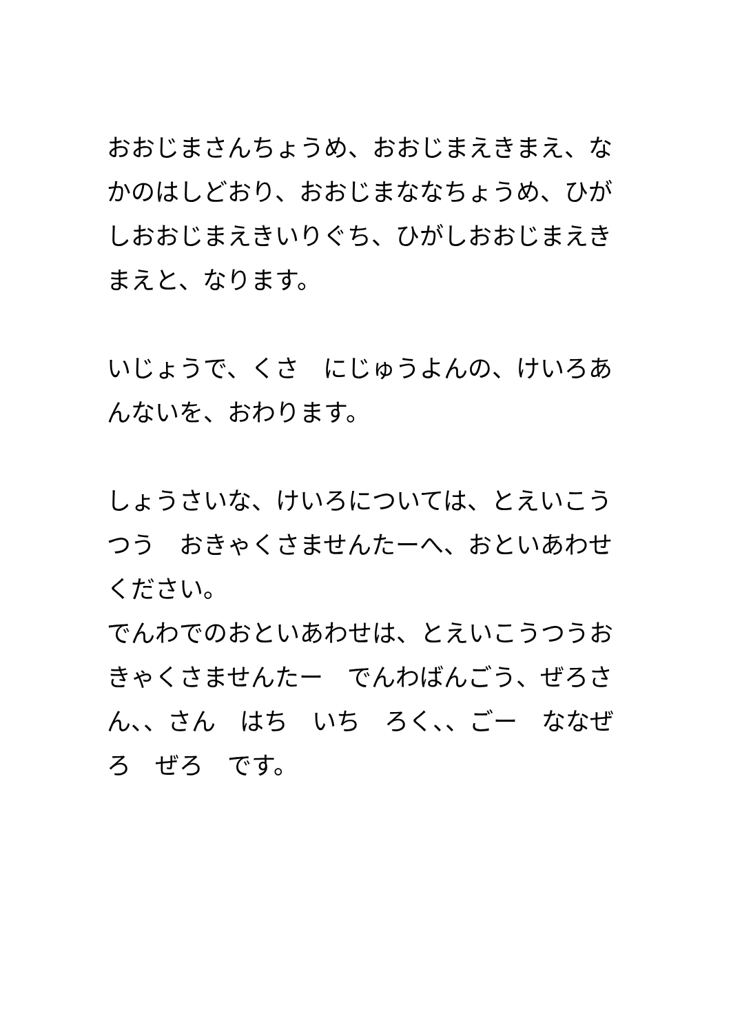おおじまさんちょうめ、おおじまえきまえ、なかのはしどおり、おおじまななちょうめ、ひがしおおじまえきいりぐち、ひがしおおじまえきまえと、なります。
いじょうで、くさ　にじゅうよんの、けいろあんないを、おわります。
しょうさいな、けいろについては、とえいこうつう　おきゃくさませんたーへ、おといあわせください。
でんわでのおといあわせは、とえいこうつうおきゃくさませんたー　でんわばんごう、ぜろさん、、さん　はち　いち　ろく、、ごー　ななぜろ　ぜろ　です。